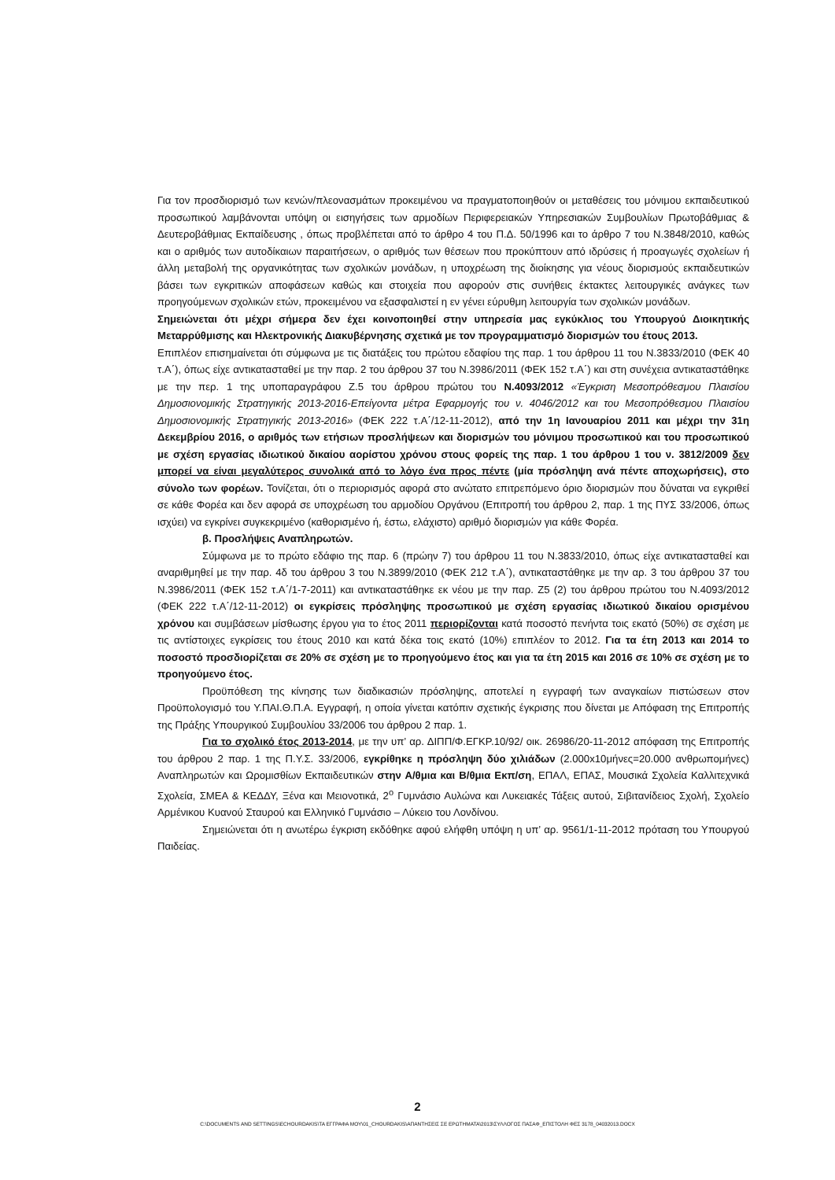Για τον προσδιορισμό των κενών/πλεονασμάτων προκειμένου να πραγματοποιηθούν οι μεταθέσεις του μόνιμου εκπαιδευτικού προσωπικού λαμβάνονται υπόψη οι εισηγήσεις των αρμοδίων Περιφερειακών Υπηρεσιακών Συμβουλίων Πρωτοβάθμιας & Δευτεροβάθμιας Εκπαίδευσης , όπως προβλέπεται από το άρθρο 4 του Π.Δ. 50/1996 και το άρθρο 7 του Ν.3848/2010, καθώς και ο αριθμός των αυτοδίκαιων παραιτήσεων, ο αριθμός των θέσεων που προκύπτουν από ιδρύσεις ή προαγωγές σχολείων ή άλλη μεταβολή της οργανικότητας των σχολικών μονάδων, η υποχρέωση της διοίκησης για νέους διορισμούς εκπαιδευτικών βάσει των εγκριτικών αποφάσεων καθώς και στοιχεία που αφορούν στις συνήθεις έκτακτες λειτουργικές ανάγκες των προηγούμενων σχολικών ετών, προκειμένου να εξασφαλιστεί η εν γένει εύρυθμη λειτουργία των σχολικών μονάδων.
Σημειώνεται ότι μέχρι σήμερα δεν έχει κοινοποιηθεί στην υπηρεσία μας εγκύκλιος του Υπουργού Διοικητικής Μεταρρύθμισης και Ηλεκτρονικής Διακυβέρνησης σχετικά με τον προγραμματισμό διορισμών του έτους 2013.
Επιπλέον επισημαίνεται ότι σύμφωνα με τις διατάξεις του πρώτου εδαφίου της παρ. 1 του άρθρου 11 του Ν.3833/2010 (ΦΕΚ 40 τ.Α΄), όπως είχε αντικατασταθεί με την παρ. 2 του άρθρου 37 του Ν.3986/2011 (ΦΕΚ 152 τ.Α΄) και στη συνέχεια αντικαταστάθηκε με την περ. 1 της υποπαραγράφου Ζ.5 του άρθρου πρώτου του Ν.4093/2012 «Έγκριση Μεσοπρόθεσμου Πλαισίου Δημοσιονομικής Στρατηγικής 2013-2016-Επείγοντα μέτρα Εφαρμογής του ν. 4046/2012 και του Μεσοπρόθεσμου Πλαισίου Δημοσιονομικής Στρατηγικής 2013-2016» (ΦΕΚ 222 τ.Α΄/12-11-2012), από την 1η Ιανουαρίου 2011 και μέχρι την 31η Δεκεμβρίου 2016, ο αριθμός των ετήσιων προσλήψεων και διορισμών του μόνιμου προσωπικού και του προσωπικού με σχέση εργασίας ιδιωτικού δικαίου αορίστου χρόνου στους φορείς της παρ. 1 του άρθρου 1 του ν. 3812/2009 δεν μπορεί να είναι μεγαλύτερος συνολικά από το λόγο ένα προς πέντε (μία πρόσληψη ανά πέντε αποχωρήσεις), στο σύνολο των φορέων. Τονίζεται, ότι ο περιορισμός αφορά στο ανώτατο επιτρεπόμενο όριο διορισμών που δύναται να εγκριθεί σε κάθε Φορέα και δεν αφορά σε υποχρέωση του αρμοδίου Οργάνου (Επιτροπή του άρθρου 2, παρ. 1 της ΠΥΣ 33/2006, όπως ισχύει) να εγκρίνει συγκεκριμένο (καθορισμένο ή, έστω, ελάχιστο) αριθμό διορισμών για κάθε Φορέα.
β. Προσλήψεις Αναπληρωτών.
Σύμφωνα με το πρώτο εδάφιο της παρ. 6 (πρώην 7) του άρθρου 11 του Ν.3833/2010, όπως είχε αντικατασταθεί και αναριθμηθεί με την παρ. 4δ του άρθρου 3 του Ν.3899/2010 (ΦΕΚ 212 τ.Α΄), αντικαταστάθηκε με την αρ. 3 του άρθρου 37 του Ν.3986/2011 (ΦΕΚ 152 τ.Α΄/1-7-2011) και αντικαταστάθηκε εκ νέου με την παρ. Ζ5 (2) του άρθρου πρώτου του Ν.4093/2012 (ΦΕΚ 222 τ.Α΄/12-11-2012) οι εγκρίσεις πρόσληψης προσωπικού με σχέση εργασίας ιδιωτικού δικαίου ορισμένου χρόνου και συμβάσεων μίσθωσης έργου για το έτος 2011 περιορίζονται κατά ποσοστό πενήντα τοις εκατό (50%) σε σχέση με τις αντίστοιχες εγκρίσεις του έτους 2010 και κατά δέκα τοις εκατό (10%) επιπλέον το 2012. Για τα έτη 2013 και 2014 το ποσοστό προσδιορίζεται σε 20% σε σχέση με το προηγούμενο έτος και για τα έτη 2015 και 2016 σε 10% σε σχέση με το προηγούμενο έτος.
Προϋπόθεση της κίνησης των διαδικασιών πρόσληψης, αποτελεί η εγγραφή των αναγκαίων πιστώσεων στον Προϋπολογισμό του Υ.ΠΑΙ.Θ.Π.Α. Εγγραφή, η οποία γίνεται κατόπιν σχετικής έγκρισης που δίνεται με Απόφαση της Επιτροπής της Πράξης Υπουργικού Συμβουλίου 33/2006 του άρθρου 2 παρ. 1.
Για το σχολικό έτος 2013-2014, με την υπ’ αρ. ΔΙΠΠ/Φ.ΕΓΚΡ.10/92/ οικ. 26986/20-11-2012 απόφαση της Επιτροπής του άρθρου 2 παρ. 1 της Π.Υ.Σ. 33/2006, εγκρίθηκε η πρόσληψη δύο χιλιάδων (2.000x10μήνες=20.000 ανθρωπομήνες) Αναπληρωτών και Ωρομισθίων Εκπαιδευτικών στην Α/θμια και Β/θμια Εκπ/ση, ΕΠΑΛ, ΕΠΑΣ, Μουσικά Σχολεία Καλλιτεχνικά Σχολεία, ΣΜΕΑ & ΚΕΔΔΥ, Ξένα και Μειονοτικά, 2<sup>ο</sup> Γυμνάσιο Αυλώνα και Λυκειακές Τάξεις αυτού, Σιβιτανίδειος Σχολή, Σχολείο Αρμένικου Κυανού Σταυρού και Ελληνικό Γυμνάσιο – Λύκειο του Λονδίνου.
Σημειώνεται ότι η ανωτέρω έγκριση εκδόθηκε αφού ελήφθη υπόψη η υπ’ αρ. 9561/1-11-2012 πρόταση του Υπουργού Παιδείας.
2
C:\DOCUMENTS AND SETTINGS\ECHOURDAKIS\ΤΑ ΕΓΓΡΑΦΑ ΜΟΥ\01_CHOURDAKIS\ΑΠΑΝΤΗΣΕΙΣ ΣΕ ΕΡΩΤΗΜΑΤΑ\2013\ΣΥΛΛΟΓΟΣ ΠΑΣΑΦ_ΕΠΙΣΤΟΛΗ ΦΕΣ 3178_04032013.DOCX